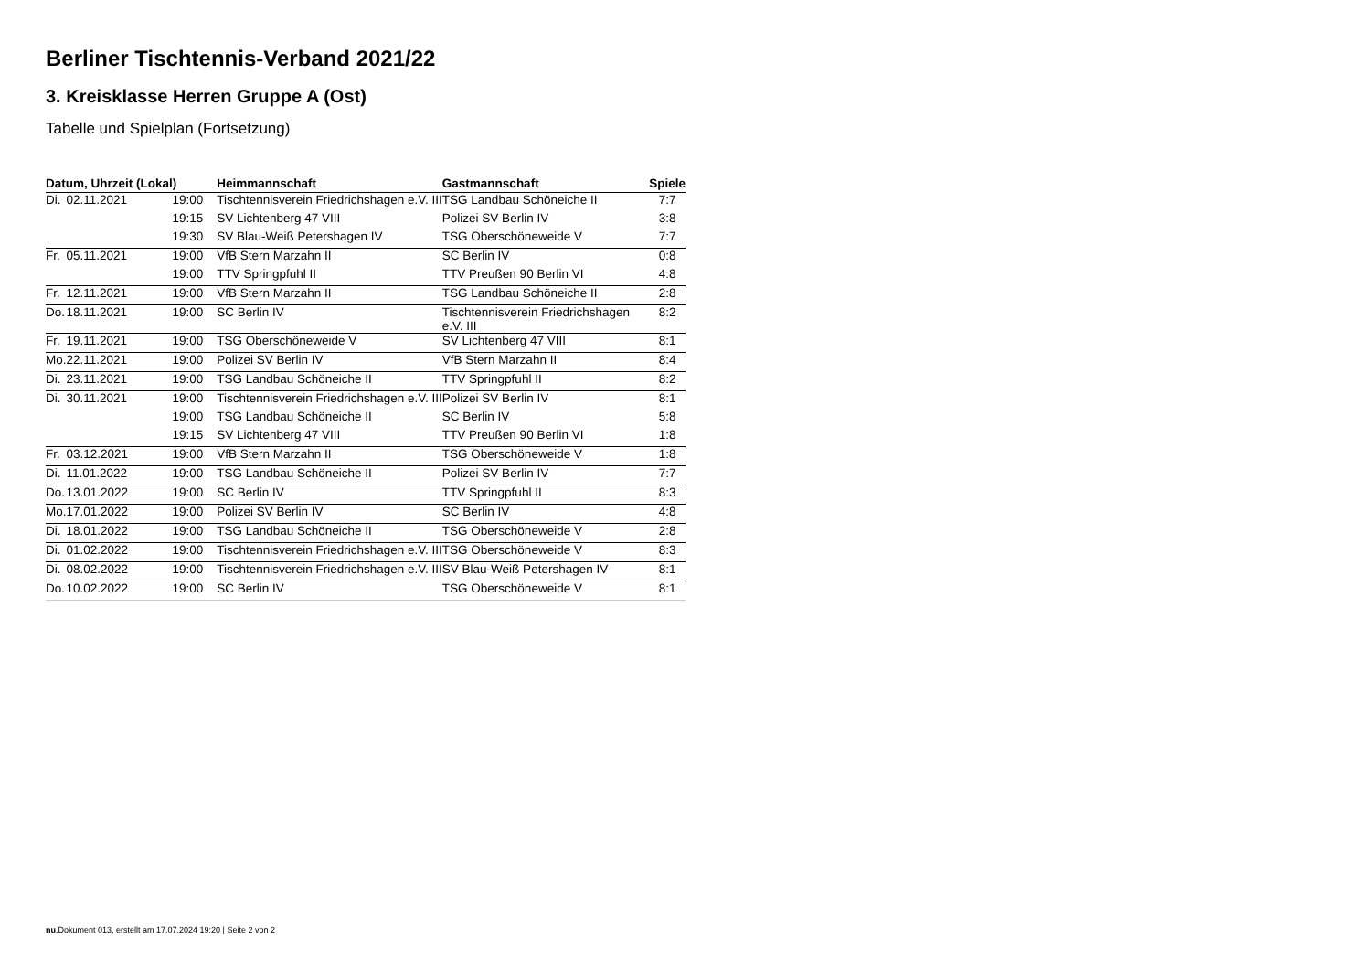Berliner Tischtennis-Verband 2021/22
3. Kreisklasse Herren Gruppe A (Ost)
Tabelle und Spielplan (Fortsetzung)
| Datum, Uhrzeit (Lokal) | | | Heimmannschaft | Gastmannschaft | Spiele |
| --- | --- | --- | --- | --- | --- |
| Di. | 02.11.2021 | 19:00 | Tischtennisverein Friedrichshagen e.V. III | TSG Landbau Schöneiche II | 7:7 |
| | | 19:15 | SV Lichtenberg 47 VIII | Polizei SV Berlin IV | 3:8 |
| | | 19:30 | SV Blau-Weiß Petershagen IV | TSG Oberschöneweide V | 7:7 |
| Fr. | 05.11.2021 | 19:00 | VfB Stern Marzahn II | SC Berlin IV | 0:8 |
| | | 19:00 | TTV Springpfuhl II | TTV Preußen 90 Berlin VI | 4:8 |
| Fr. | 12.11.2021 | 19:00 | VfB Stern Marzahn II | TSG Landbau Schöneiche II | 2:8 |
| Do. | 18.11.2021 | 19:00 | SC Berlin IV | Tischtennisverein Friedrichshagen e.V. III | 8:2 |
| Fr. | 19.11.2021 | 19:00 | TSG Oberschöneweide V | SV Lichtenberg 47 VIII | 8:1 |
| Mo. | 22.11.2021 | 19:00 | Polizei SV Berlin IV | VfB Stern Marzahn II | 8:4 |
| Di. | 23.11.2021 | 19:00 | TSG Landbau Schöneiche II | TTV Springpfuhl II | 8:2 |
| Di. | 30.11.2021 | 19:00 | Tischtennisverein Friedrichshagen e.V. III | Polizei SV Berlin IV | 8:1 |
| | | 19:00 | TSG Landbau Schöneiche II | SC Berlin IV | 5:8 |
| | | 19:15 | SV Lichtenberg 47 VIII | TTV Preußen 90 Berlin VI | 1:8 |
| Fr. | 03.12.2021 | 19:00 | VfB Stern Marzahn II | TSG Oberschöneweide V | 1:8 |
| Di. | 11.01.2022 | 19:00 | TSG Landbau Schöneiche II | Polizei SV Berlin IV | 7:7 |
| Do. | 13.01.2022 | 19:00 | SC Berlin IV | TTV Springpfuhl II | 8:3 |
| Mo. | 17.01.2022 | 19:00 | Polizei SV Berlin IV | SC Berlin IV | 4:8 |
| Di. | 18.01.2022 | 19:00 | TSG Landbau Schöneiche II | TSG Oberschöneweide V | 2:8 |
| Di. | 01.02.2022 | 19:00 | Tischtennisverein Friedrichshagen e.V. III | TSG Oberschöneweide V | 8:3 |
| Di. | 08.02.2022 | 19:00 | Tischtennisverein Friedrichshagen e.V. III | SV Blau-Weiß Petershagen IV | 8:1 |
| Do. | 10.02.2022 | 19:00 | SC Berlin IV | TSG Oberschöneweide V | 8:1 |
nu.Dokument 013, erstellt am 17.07.2024 19:20 | Seite 2 von 2